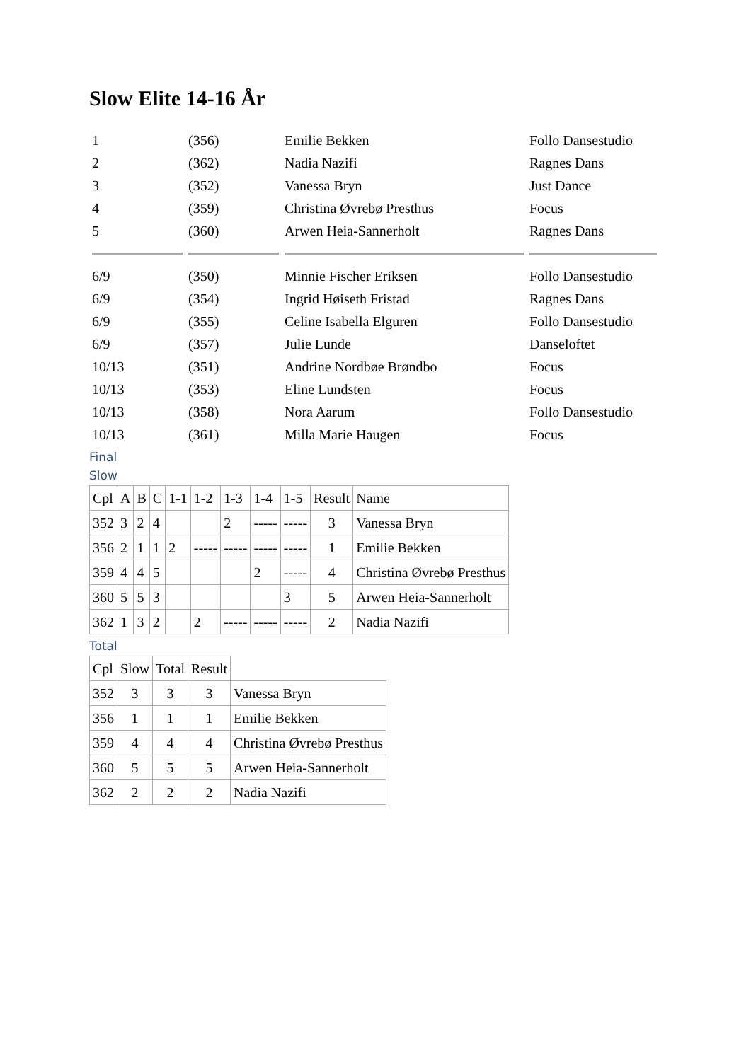Slow Elite 14-16 År
| 1 | (356) | Emilie Bekken | Follo Dansestudio |
| 2 | (362) | Nadia Nazifi | Ragnes Dans |
| 3 | (352) | Vanessa Bryn | Just Dance |
| 4 | (359) | Christina Øvrebø Presthus | Focus |
| 5 | (360) | Arwen Heia-Sannerholt | Ragnes Dans |
| 6/9 | (350) | Minnie Fischer Eriksen | Follo Dansestudio |
| 6/9 | (354) | Ingrid Høiseth Fristad | Ragnes Dans |
| 6/9 | (355) | Celine Isabella Elguren | Follo Dansestudio |
| 6/9 | (357) | Julie Lunde | Danseloftet |
| 10/13 | (351) | Andrine Nordbøe Brøndbo | Focus |
| 10/13 | (353) | Eline Lundsten | Focus |
| 10/13 | (358) | Nora Aarum | Follo Dansestudio |
| 10/13 | (361) | Milla Marie Haugen | Focus |
Final
Slow
| Cpl | A | B | C | 1-1 | 1-2 | 1-3 | 1-4 | 1-5 | Result | Name |
| --- | --- | --- | --- | --- | --- | --- | --- | --- | --- | --- |
| 352 | 3 | 2 | 4 | | | 2 | ----- | ----- | 3 | Vanessa Bryn |
| 356 | 2 | 1 | 1 | 2 | ----- | ----- | ----- | ----- | 1 | Emilie Bekken |
| 359 | 4 | 4 | 5 | | | | 2 | ----- | 4 | Christina Øvrebø Presthus |
| 360 | 5 | 5 | 3 | | | | | 3 | 5 | Arwen Heia-Sannerholt |
| 362 | 1 | 3 | 2 | | 2 | ----- | ----- | ----- | 2 | Nadia Nazifi |
Total
| Cpl | Slow | Total | Result | |
| --- | --- | --- | --- | --- |
| 352 | 3 | 3 | 3 | Vanessa Bryn |
| 356 | 1 | 1 | 1 | Emilie Bekken |
| 359 | 4 | 4 | 4 | Christina Øvrebø Presthus |
| 360 | 5 | 5 | 5 | Arwen Heia-Sannerholt |
| 362 | 2 | 2 | 2 | Nadia Nazifi |